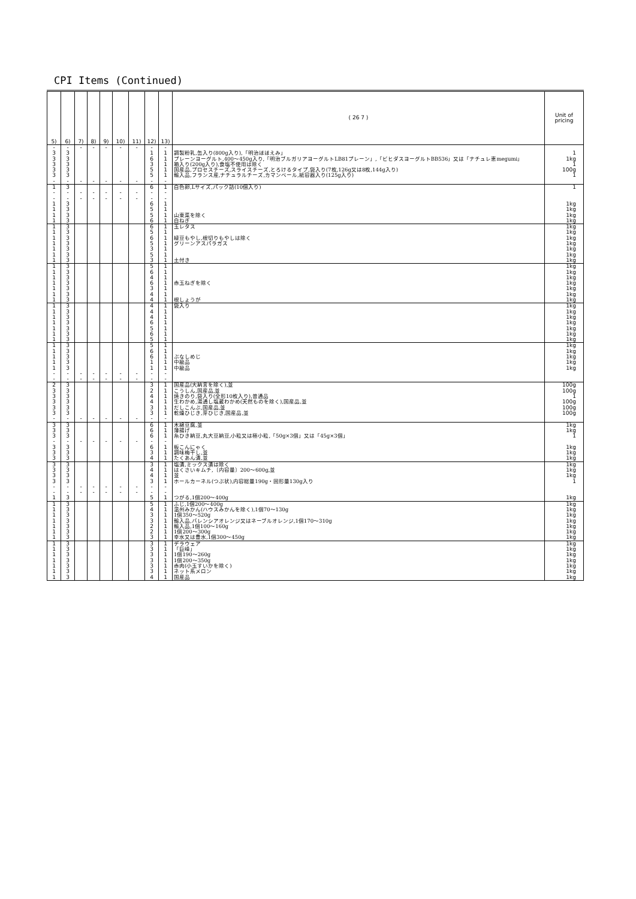CPI Items (Continued)
| 5) | 6) | 7) | 8) | 9) | 10) | 11) | 12) | 13) | ( 26 7 ) | Unit of pricing |
| --- | --- | --- | --- | --- | --- | --- | --- | --- | --- | --- |
| - | - | - | - | - | - | - | - | - | | |
| 3 | 3 | | | | | | 1 | 1 | 調製粉乳,缶入り(800g入り),「明治ほほえみ」 | 1 |
| 3 | 3 | | | | | | 6 | 1 | プレーンヨーグルト,400～450g入り,「明治ブルガリアヨーグルトLB81プレーン」,「ビヒダスヨーグルトBB536」又は「ナチュレ恵megumi」 | 1kg |
| 3 | 3 | | | | | | 3 | 1 | 箱入り(200g入り),食塩不使用は除く | 1 |
| 3 | 3 | | | | | | 5 | 1 | 国産品,プロセスチーズ,スライスチーズ,とろけるタイプ,袋入り(7枚,126g又は8枚,144g入り) | 100g |
| 3 | 3 | | | | | | 5 | 1 | 輸入品,フランス産,ナチュラルチーズ,カマンベール,紙容器入り(125g入り) | 1 |
| - | - | - | - | - | - | - | - | - | | |
| 1 | 3 | | | | | | 6 | 1 | 白色卵,Lサイズ,パック詰(10個入り) | 1 |
| - | - | - | - | - | - | - | - | - | | |
| - | - | - | - | - | - | - | - | - | | |
| 1 | 3 | | | | | | 6 | 1 | | 1kg |
| 1 | 3 | | | | | | 5 | 1 | | 1kg |
| 1 | 3 | | | | | | 5 | 1 | 山東菜を除く | 1kg |
| 1 | 3 | | | | | | 6 | 1 | 白ねぎ | 1kg |
| 1 | 3 | | | | | | 6 | 1 | 玉レタス | 1kg |
| 1 | 3 | | | | | | 5 | 1 | | 1kg |
| 1 | 3 | | | | | | 6 | 1 | 緑豆もやし,根切りもやしは除く | 1kg |
| 1 | 3 | | | | | | 5 | 1 | グリーンアスパラガス | 1kg |
| 1 | 3 | | | | | | 3 | 1 | | 1kg |
| 1 | 3 | | | | | | 5 | 1 | | 1kg |
| 1 | 3 | | | | | | 3 | 1 | 土付き | 1kg |
| 1 | 3 | | | | | | 5 | 1 | | 1kg |
| 1 | 3 | | | | | | 6 | 1 | | 1kg |
| 1 | 3 | | | | | | 4 | 1 | | 1kg |
| 1 | 3 | | | | | | 6 | 1 | 赤玉ねぎを除く | 1kg |
| 1 | 3 | | | | | | 3 | 1 | | 1kg |
| 1 | 3 | | | | | | 4 | 1 | | 1kg |
| 1 | 3 | | | | | | 4 | 1 | 根しょうが | 1kg |
| 1 | 3 | | | | | | 4 | 1 | 袋入り | 1kg |
| 1 | 3 | | | | | | 4 | 1 | | 1kg |
| 1 | 3 | | | | | | 4 | 1 | | 1kg |
| 1 | 3 | | | | | | 6 | 1 | | 1kg |
| 1 | 3 | | | | | | 5 | 1 | | 1kg |
| 1 | 3 | | | | | | 6 | 1 | | 1kg |
| 1 | 3 | | | | | | 5 | 1 | | 1kg |
| 1 | 3 | | | | | | 5 | 1 | | 1kg |
| 1 | 3 | | | | | | 6 | 1 | | 1kg |
| 1 | 3 | | | | | | 6 | 1 | ぶなしめじ | 1kg |
| 1 | 3 | | | | | | 1 | 1 | 中級品 | 1kg |
| 1 | 3 | | | | | | 1 | 1 | 中級品 | 1kg |
| - | - | - | - | - | - | - | - | - | | |
| - | - | - | - | - | - | - | - | - | | |
| 2 | 3 | | | | | | 3 | 1 | 国産品(大納言を除く),並 | 100g |
| 3 | 3 | | | | | | 2 | 1 | こうしん,国産品,並 | 100g |
| 3 | 3 | | | | | | 4 | 1 | 焼きのり,袋入り(全形10枚入り),普通品 | 1 |
| 3 | 3 | | | | | | 4 | 1 | 生わかめ,湯通し塩蔵わかめ(天然ものを除く),国産品,並 | 100g |
| 3 | 3 | | | | | | 3 | 1 | だしこんぶ,国産品,並 | 100g |
| 3 | 3 | | | | | | 3 | 1 | 乾燥ひじき,芽ひじき,国産品,並 | 100g |
| - | - | - | - | - | - | - | - | - | | |
| 3 | 3 | | | | | | 6 | 1 | 木綿豆腐,並 | 1kg |
| 3 | 3 | | | | | | 6 | 1 | 薄揚げ | 1kg |
| 3 | 3 | | | | | | 6 | 1 | 糸ひき納豆,丸大豆納豆,小粒又は極小粒,「50g×3個」又は「45g×3個」 | 1 |
| - | - | - | - | - | - | - | - | - | | |
| 3 | 3 | | | | | | 6 | 1 | 板こんにゃく | 1kg |
| 3 | 3 | | | | | | 3 | 1 | 調味梅干し,並 | 1kg |
| 3 | 3 | | | | | | 4 | 1 | たくあん漬,並 | 1kg |
| 3 | 3 | | | | | | 3 | 1 | 塩漬,ミックス漬は除く | 1kg |
| 3 | 3 | | | | | | 4 | 1 | はくさいキムチ,〔内容量〕200～600g,並 | 1kg |
| 3 | 3 | | | | | | 4 | 1 | 並 | 1kg |
| 3 | 3 | | | | | | 3 | 1 | ホールカーネル(つぶ状),内容総量190g・固形量130g入り | 1 |
| - | - | - | - | - | - | - | - | - | | |
| - | - | - | - | - | - | - | - | - | | |
| 1 | 3 | | | | | | 5 | 1 | つがる,1個200～400g | 1kg |
| 1 | 3 | | | | | | 5 | 1 | ふじ,1個200～400g | 1kg |
| 1 | 3 | | | | | | 4 | 1 | 温州みかん(ハウスみかんを除く),1個70～130g | 1kg |
| 1 | 3 | | | | | | 3 | 1 | 1個350～520g | 1kg |
| 1 | 3 | | | | | | 3 | 1 | 輸入品,バレンシアオレンジ又はネーブルオレンジ,1個170～310g | 1kg |
| 1 | 3 | | | | | | 2 | 1 | 輸入品,1個100～160g | 1kg |
| 1 | 3 | | | | | | 2 | 1 | 1個200～300g | 1kg |
| 1 | 3 | | | | | | 3 | 1 | 幸水又は豊水,1個300～450g | 1kg |
| 1 | 3 | | | | | | 3 | 1 | デラウェア | 1kg |
| 1 | 3 | | | | | | 3 | 1 | 「巨峰」 | 1kg |
| 1 | 3 | | | | | | 3 | 1 | 1個190～260g | 1kg |
| 1 | 3 | | | | | | 3 | 1 | 1個200～350g | 1kg |
| 1 | 3 | | | | | | 3 | 1 | 赤肉(小玉すいかを除く) | 1kg |
| 1 | 3 | | | | | | 3 | 1 | ネット系メロン | 1kg |
| 1 | 3 | | | | | | 4 | 1 | 国産品 | 1kg |